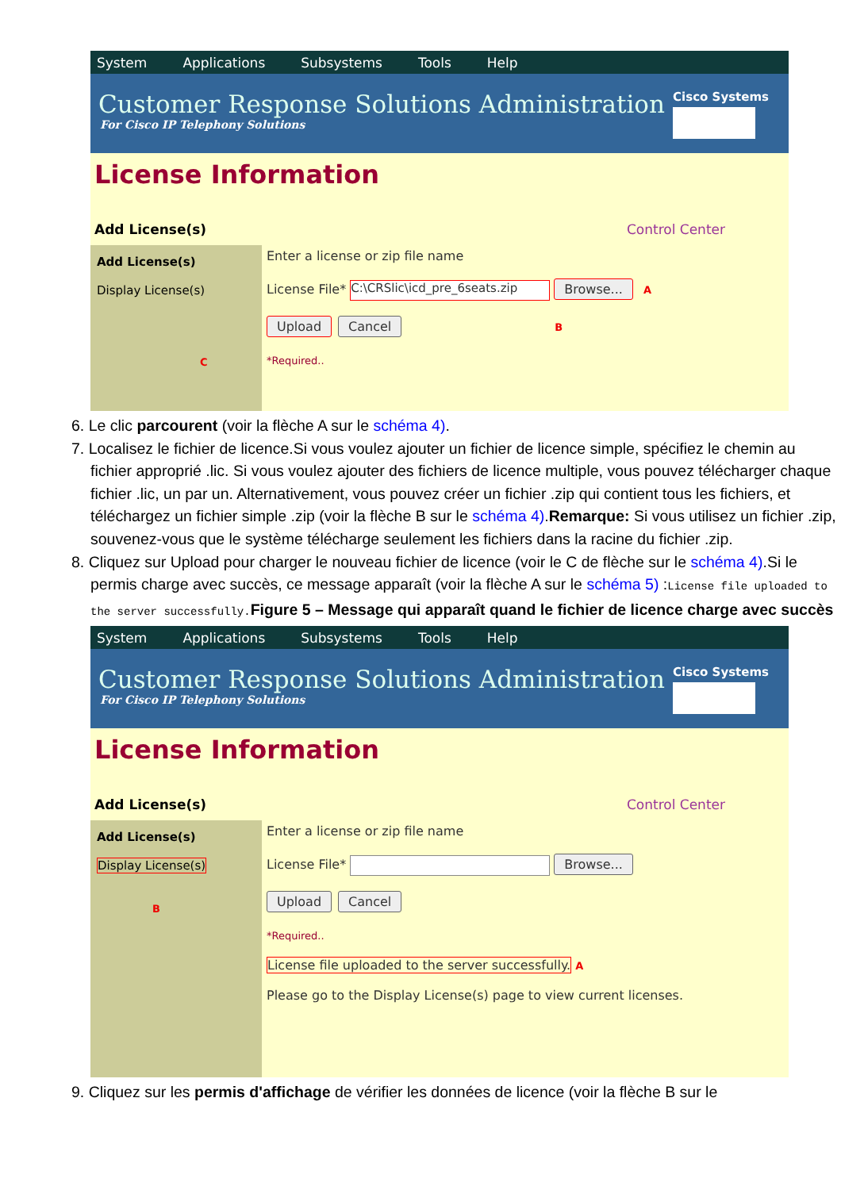System Applications Subsystems Tools Help
Customer Response Solutions Administration
For Cisco IP Telephony Solutions
Cisco Systems
License Information
Add License(s) Control Center
Add License(s)
Display License(s)
C
Enter a license or zip file name
License File* C:\CRSlic\icd_pre_6seats.zip Browse... A
Upload Cancel B
*Required..
6. Le clic parcourent (voir la flèche A sur le schéma 4).
7. Localisez le fichier de licence.Si vous voulez ajouter un fichier de licence simple, spécifiez le chemin au fichier approprié .lic. Si vous voulez ajouter des fichiers de licence multiple, vous pouvez télécharger chaque fichier .lic, un par un. Alternativement, vous pouvez créer un fichier .zip qui contient tous les fichiers, et téléchargez un fichier simple .zip (voir la flèche B sur le schéma 4).Remarque: Si vous utilisez un fichier .zip, souvenez-vous que le système télécharge seulement les fichiers dans la racine du fichier .zip.
8. Cliquez sur Upload pour charger le nouveau fichier de licence (voir le C de flèche sur le schéma 4).Si le permis charge avec succès, ce message apparaît (voir la flèche A sur le schéma 5) :License file uploaded to the server successfully. Figure 5 – Message qui apparaît quand le fichier de licence charge avec succès
System Applications Subsystems Tools Help
Customer Response Solutions Administration
For Cisco IP Telephony Solutions
Cisco Systems
License Information
Add License(s) Control Center
Add License(s)
Display License(s)
B
Enter a license or zip file name
License File* Browse...
Upload Cancel
*Required..
License file uploaded to the server successfully. A
Please go to the Display License(s) page to view current licenses.
9. Cliquez sur les permis d'affichage de vérifier les données de licence (voir la flèche B sur le